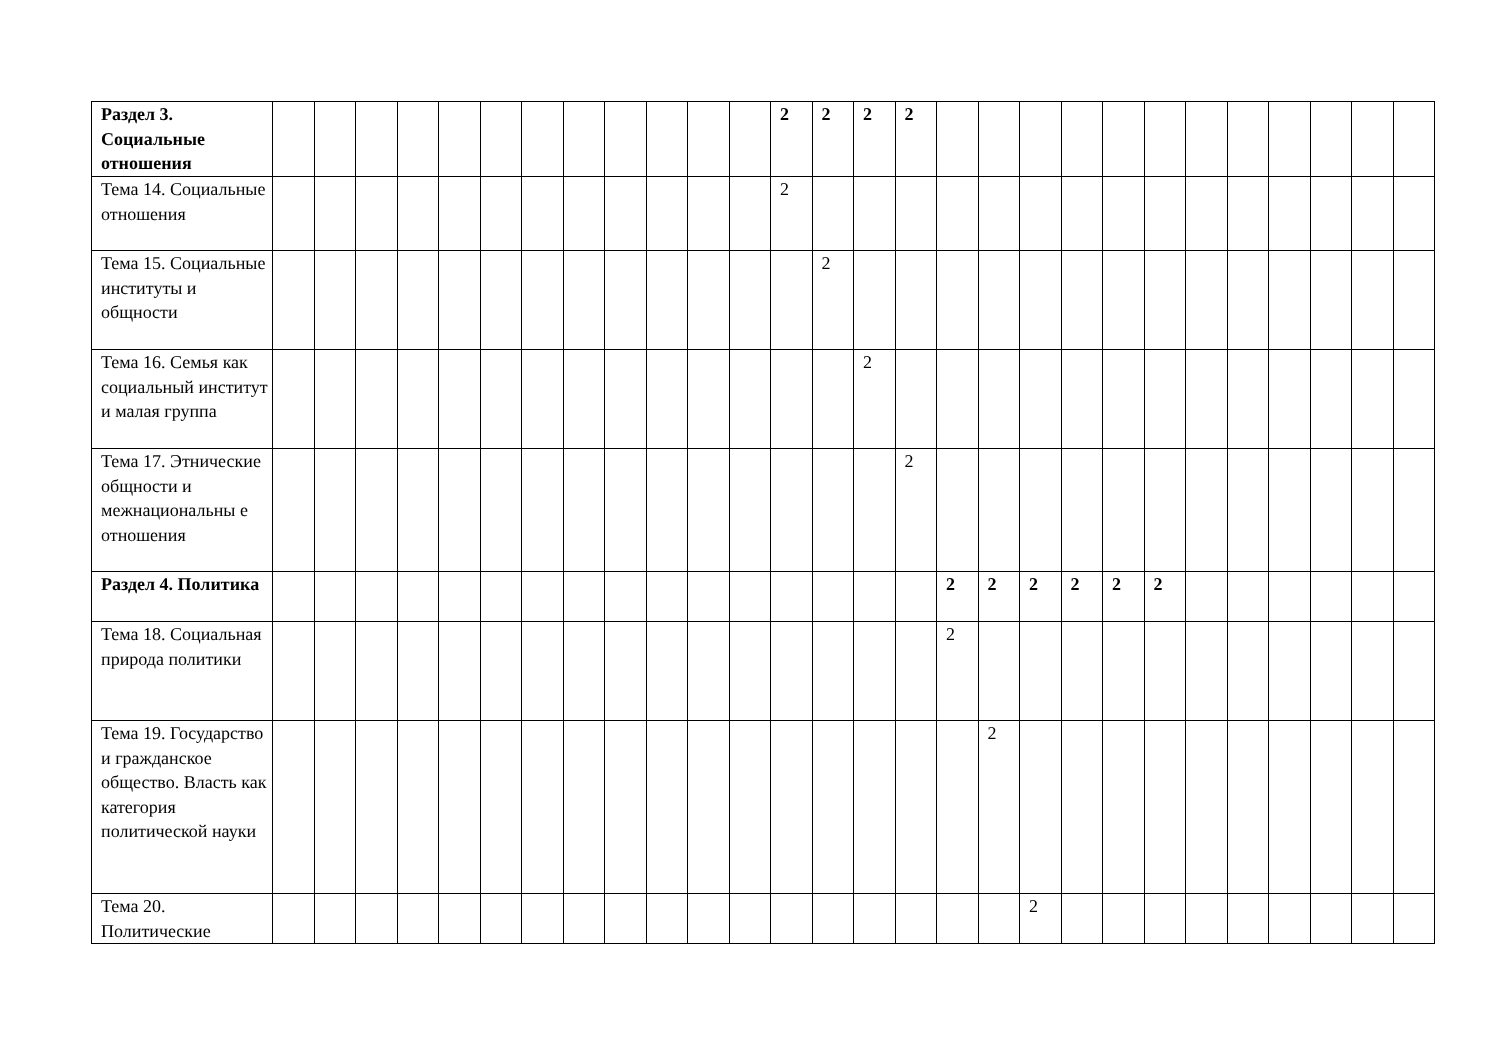| Раздел 3. Социальные отношения | | | | | | | | | | | | | 2 | 2 | 2 | 2 | | | | | | | | | | | | |
| Тема 14. Социальные отношения | | | | | | | | | | | | | 2 | | | | | | | | | | | | | | | |
| Тема 15. Социальные институты и общности | | | | | | | | | | | | | | 2 | | | | | | | | | | | | | | |
| Тема 16. Семья как социальный институт и малая группа | | | | | | | | | | | | | | | 2 | | | | | | | | | | | | | |
| Тема 17. Этнические общности и межнациональны е отношения | | | | | | | | | | | | | | | | 2 | | | | | | | | | | | | |
| Раздел 4. Политика | | | | | | | | | | | | | | | | | 2 | 2 | 2 | 2 | 2 | 2 | | | | | | |
| Тема 18. Социальная природа политики | | | | | | | | | | | | | | | | | 2 | | | | | | | | | | | |
| Тема 19. Государство и гражданское общество. Власть как категория политической науки | | | | | | | | | | | | | | | | | | 2 | | | | | | | | | | |
| Тема 20. Политические | | | | | | | | | | | | | | | | | | | 2 | | | | | | | | | |